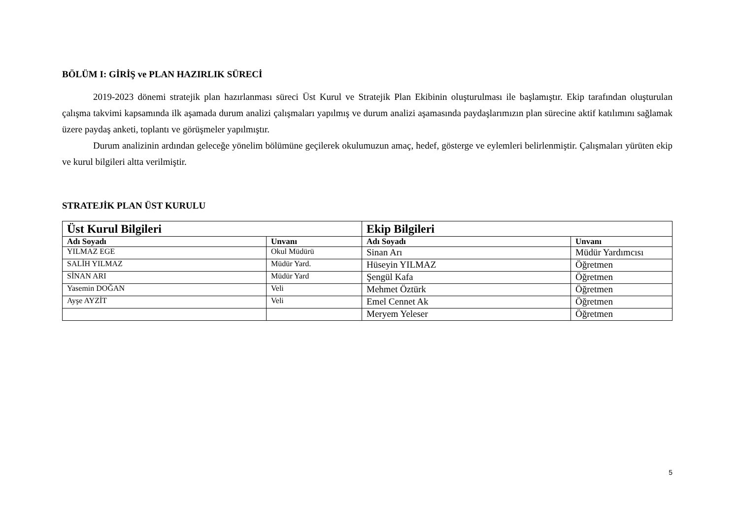BÖLÜM I: GİRİŞ ve PLAN HAZIRLIK SÜRECİ
2019-2023 dönemi stratejik plan hazırlanması süreci Üst Kurul ve Stratejik Plan Ekibinin oluşturulması ile başlamıştır. Ekip tarafından oluşturulan çalışma takvimi kapsamında ilk aşamada durum analizi çalışmaları yapılmış ve durum analizi aşamasında paydaşlarımızın plan sürecine aktif katılımını sağlamak üzere paydaş anketi, toplantı ve görüşmeler yapılmıştır.
Durum analizinin ardından geleceğe yönelim bölümüne geçilerek okulumuzun amaç, hedef, gösterge ve eylemleri belirlenmiştir. Çalışmaları yürüten ekip ve kurul bilgileri altta verilmiştir.
STRATEJİK PLAN ÜST KURULU
| Üst Kurul Bilgileri | | Ekip Bilgileri | |
| --- | --- | --- | --- |
| Adı Soyadı | Unvanı | Adı Soyadı | Unvanı |
| YILMAZ EGE | Okul Müdürü | Sinan Arı | Müdür Yardımcısı |
| SALİH YILMAZ | Müdür Yard. | Hüseyin YILMAZ | Öğretmen |
| SİNAN ARI | Müdür Yard | Şengül Kafa | Öğretmen |
| Yasemin DOĞAN | Veli | Mehmet Öztürk | Öğretmen |
| Ayşe AYZİT | Veli | Emel Cennet Ak | Öğretmen |
| | | Meryem Yeleser | Öğretmen |
5